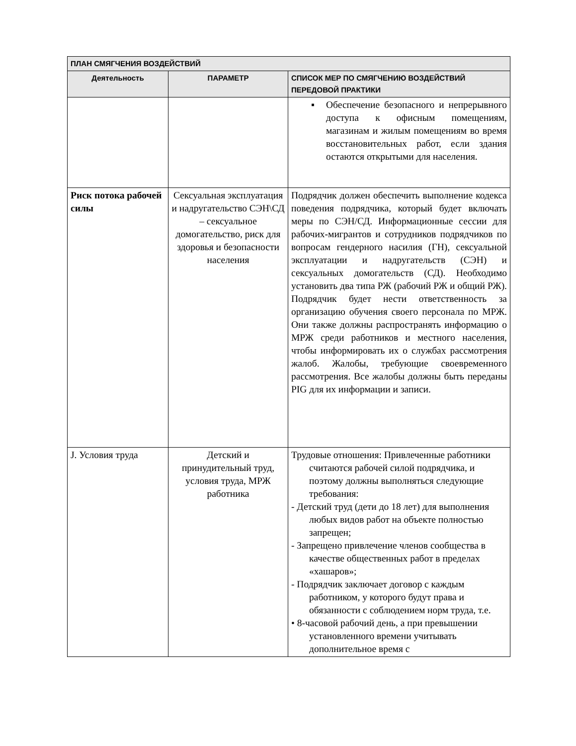| ПЛАН СМЯГЧЕНИЯ ВОЗДЕЙСТВИЙ | | |
| --- | --- | --- |
| Деятельность | ПАРАМЕТР | СПИСОК МЕР ПО СМЯГЧЕНИЮ ВОЗДЕЙСТВИЙ ПЕРЕДОВОЙ ПРАКТИКИ |
| | | ▪ Обеспечение безопасного и непрерывного доступа к офисным помещениям, магазинам и жилым помещениям во время восстановительных работ, если здания остаются открытыми для населения. |
| Риск потока рабочей силы | Сексуальная эксплуатация и надругательство СЭН\СД – сексуальное домогательство, риск для здоровья и безопасности населения | Подрядчик должен обеспечить выполнение кодекса поведения подрядчика, который будет включать меры по СЭН/СД. Информационные сессии для рабочих-мигрантов и сотрудников подрядчиков по вопросам гендерного насилия (ГН), сексуальной эксплуатации и надругательств (СЭН) и сексуальных домогательств (СД). Необходимо установить два типа РЖ (рабочий РЖ и общий РЖ). Подрядчик будет нести ответственность за организацию обучения своего персонала по МРЖ. Они также должны распространять информацию о МРЖ среди работников и местного населения, чтобы информировать их о службах рассмотрения жалоб. Жалобы, требующие своевременного рассмотрения. Все жалобы должны быть переданы PIG для их информации и записи. |
| J. Условия труда | Детский и принудительный труд, условия труда, МРЖ работника | Трудовые отношения: Привлеченные работники считаются рабочей силой подрядчика, и поэтому должны выполняться следующие требования: - Детский труд (дети до 18 лет) для выполнения любых видов работ на объекте полностью запрещен; - Запрещено привлечение членов сообщества в качестве общественных работ в пределах «хашаров»; - Подрядчик заключает договор с каждым работником, у которого будут права и обязанности с соблюдением норм труда, т.е. • 8-часовой рабочий день, а при превышении установленного времени учитывать дополнительное время с |